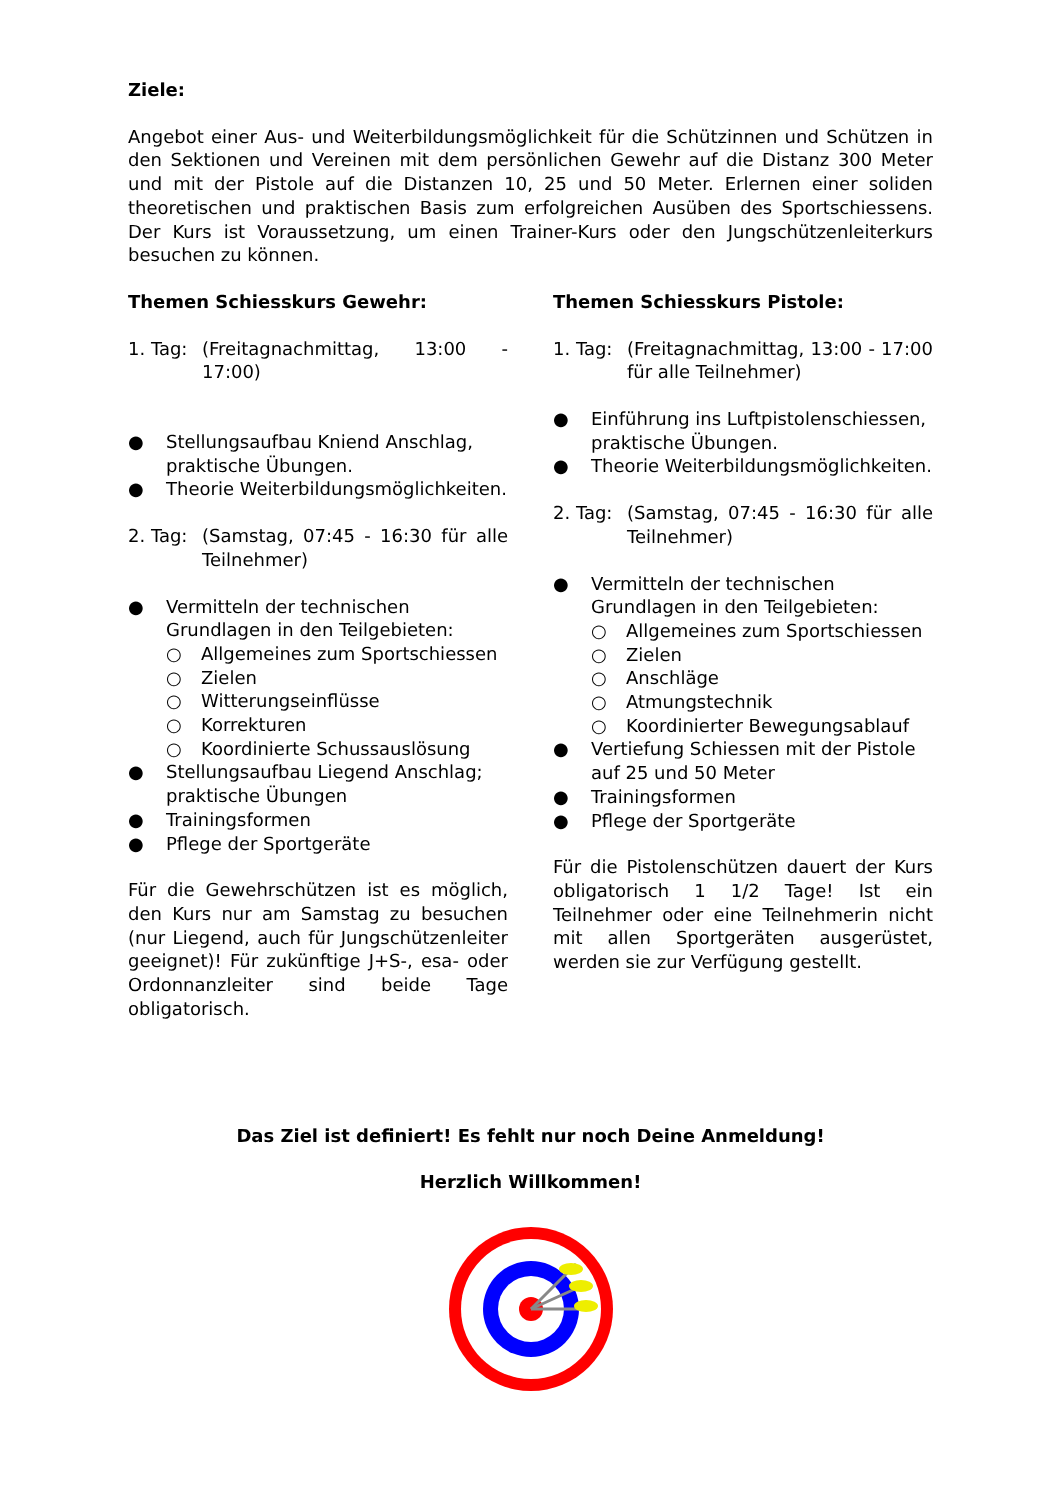Ziele:
Angebot einer Aus- und Weiterbildungsmöglichkeit für die Schützinnen und Schützen in den Sektionen und Vereinen mit dem persönlichen Gewehr auf die Distanz 300 Meter und mit der Pistole auf die Distanzen 10, 25 und 50 Meter. Erlernen einer soliden theoretischen und praktischen Basis zum erfolgreichen Ausüben des Sportschiessens. Der Kurs ist Voraussetzung, um einen Trainer-Kurs oder den Jungschützenleiterkurs besuchen zu können.
Themen Schiesskurs Gewehr:
1. Tag: (Freitagnachmittag, 13:00 - 17:00)
● Stellungsaufbau Kniend Anschlag, praktische Übungen.
● Theorie Weiterbildungsmöglichkeiten.
2. Tag: (Samstag, 07:45 - 16:30 für alle Teilnehmer)
● Vermitteln der technischen Grundlagen in den Teilgebieten:
○ Allgemeines zum Sportschiessen
○ Zielen
○ Witterungseinflüsse
○ Korrekturen
○ Koordinierte Schussauslösung
● Stellungsaufbau Liegend Anschlag; praktische Übungen
● Trainingsformen
● Pflege der Sportgeräte
Für die Gewehrschützen ist es möglich, den Kurs nur am Samstag zu besuchen (nur Liegend, auch für Jungschützenleiter geeignet)! Für zukünftige J+S-, esa- oder Ordonnanzleiter sind beide Tage obligatorisch.
Themen Schiesskurs Pistole:
1. Tag: (Freitagnachmittag, 13:00 - 17:00 für alle Teilnehmer)
● Einführung ins Luftpistolenschiessen, praktische Übungen.
● Theorie Weiterbildungsmöglichkeiten.
2. Tag: (Samstag, 07:45 - 16:30 für alle Teilnehmer)
● Vermitteln der technischen Grundlagen in den Teilgebieten:
○ Allgemeines zum Sportschiessen
○ Zielen
○ Anschläge
○ Atmungstechnik
○ Koordinierter Bewegungsablauf
● Vertiefung Schiessen mit der Pistole auf 25 und 50 Meter
● Trainingsformen
● Pflege der Sportgeräte
Für die Pistolenschützen dauert der Kurs obligatorisch 1 1/2 Tage! Ist ein Teilnehmer oder eine Teilnehmerin nicht mit allen Sportgeräten ausgerüstet, werden sie zur Verfügung gestellt.
Das Ziel ist definiert! Es fehlt nur noch Deine Anmeldung!
Herzlich Willkommen!